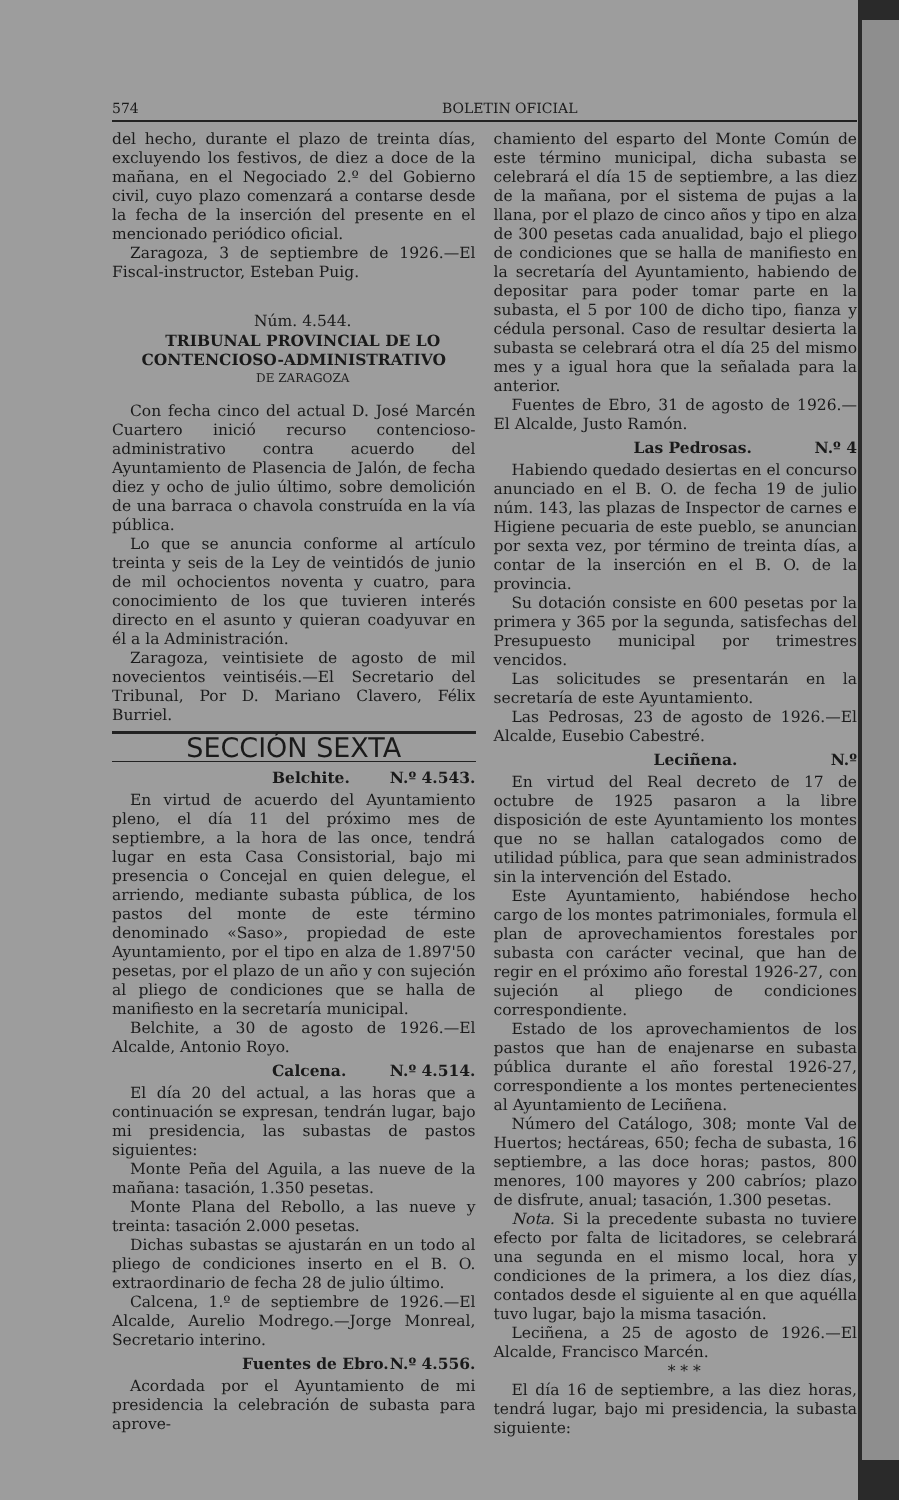574 BOLETIN OFICIAL
del hecho, durante el plazo de treinta días, excluyendo los festivos, de diez a doce de la mañana, en el Negociado 2.º del Gobierno civil, cuyo plazo comenzará a contarse desde la fecha de la inserción del presente en el mencionado periódico oficial.
Zaragoza, 3 de septiembre de 1926.—El Fiscal-instructor, Esteban Puig.
Núm. 4.544.
TRIBUNAL PROVINCIAL DE LO CONTENCIOSO-ADMINISTRATIVO
DE ZARAGOZA
Con fecha cinco del actual D. José Marcén Cuartero inició recurso contencioso-administrativo contra acuerdo del Ayuntamiento de Plasencia de Jalón, de fecha diez y ocho de julio último, sobre demolición de una barraca o chavola construída en la vía pública.
Lo que se anuncia conforme al artículo treinta y seis de la Ley de veintidós de junio de mil ochocientos noventa y cuatro, para conocimiento de los que tuvieren interés directo en el asunto y quieran coadyuvar en él a la Administración.
Zaragoza, veintisiete de agosto de mil novecientos veintiséis.—El Secretario del Tribunal, Por D. Mariano Clavero, Félix Burriel.
SECCIÓN SEXTA
Belchite. N.º 4.543.
En virtud de acuerdo del Ayuntamiento pleno, el día 11 del próximo mes de septiembre, a la hora de las once, tendrá lugar en esta Casa Consistorial, bajo mi presencia o Concejal en quien delegue, el arriendo, mediante subasta pública, de los pastos del monte de este término denominado «Saso», propiedad de este Ayuntamiento, por el tipo en alza de 1.897'50 pesetas, por el plazo de un año y con sujeción al pliego de condiciones que se halla de manifiesto en la secretaría municipal.
Belchite, a 30 de agosto de 1926.—El Alcalde, Antonio Royo.
Calcena. N.º 4.514.
El día 20 del actual, a las horas que a continuación se expresan, tendrán lugar, bajo mi presidencia, las subastas de pastos siguientes:
Monte Peña del Aguila, a las nueve de la mañana: tasación, 1.350 pesetas.
Monte Plana del Rebollo, a las nueve y treinta: tasación 2.000 pesetas.
Dichas subastas se ajustarán en un todo al pliego de condiciones inserto en el B. O. extraordinario de fecha 28 de julio último.
Calcena, 1.º de septiembre de 1926.—El Alcalde, Aurelio Modrego.—Jorge Monreal, Secretario interino.
Fuentes de Ebro. N.º 4.556.
Acordada por el Ayuntamiento de mi presidencia la celebración de subasta para aprove-
chamiento del esparto del Monte Común de este término municipal, dicha subasta se celebrará el día 15 de septiembre, a las diez de la mañana, por el sistema de pujas a la llana, por el plazo de cinco años y tipo en alza de 300 pesetas cada anualidad, bajo el pliego de condiciones que se halla de manifiesto en la secretaría del Ayuntamiento, habiendo de depositar para poder tomar parte en la subasta, el 5 por 100 de dicho tipo, fianza y cédula personal. Caso de resultar desierta la subasta se celebrará otra el día 25 del mismo mes y a igual hora que la señalada para la anterior.
Fuentes de Ebro, 31 de agosto de 1926.—El Alcalde, Justo Ramón.
Las Pedrosas. N.º 4
Habiendo quedado desiertas en el concurso anunciado en el B. O. de fecha 19 de julio núm. 143, las plazas de Inspector de carnes e Higiene pecuaria de este pueblo, se anuncian por sexta vez, por término de treinta días, a contar de la inserción en el B. O. de la provincia.
Su dotación consiste en 600 pesetas por la primera y 365 por la segunda, satisfechas del Presupuesto municipal por trimestres vencidos.
Las solicitudes se presentarán en la secretaría de este Ayuntamiento.
Las Pedrosas, 23 de agosto de 1926.—El Alcalde, Eusebio Cabestré.
Leciñena. N.º
En virtud del Real decreto de 17 de octubre de 1925 pasaron a la libre disposición de este Ayuntamiento los montes que no se hallan catalogados como de utilidad pública, para que sean administrados sin la intervención del Estado.
Este Ayuntamiento, habiéndose hecho cargo de los montes patrimoniales, formula el plan de aprovechamientos forestales por subasta con carácter vecinal, que han de regir en el próximo año forestal 1926-27, con sujeción al pliego de condiciones correspondiente.
Estado de los aprovechamientos de los pastos que han de enajenarse en subasta pública durante el año forestal 1926-27, correspondiente a los montes pertenecientes al Ayuntamiento de Leciñena.
Número del Catálogo, 308; monte Val de Huertos; hectáreas, 650; fecha de subasta, 16 septiembre, a las doce horas; pastos, 800 menores, 100 mayores y 200 cabríos; plazo de disfrute, anual; tasación, 1.300 pesetas.
Nota. Si la precedente subasta no tuviere efecto por falta de licitadores, se celebrará una segunda en el mismo local, hora y condiciones de la primera, a los diez días, contados desde el siguiente al en que aquélla tuvo lugar, bajo la misma tasación.
Leciñena, a 25 de agosto de 1926.—El Alcalde, Francisco Marcén.
* * *
El día 16 de septiembre, a las diez horas, tendrá lugar, bajo mi presidencia, la subasta siguiente: